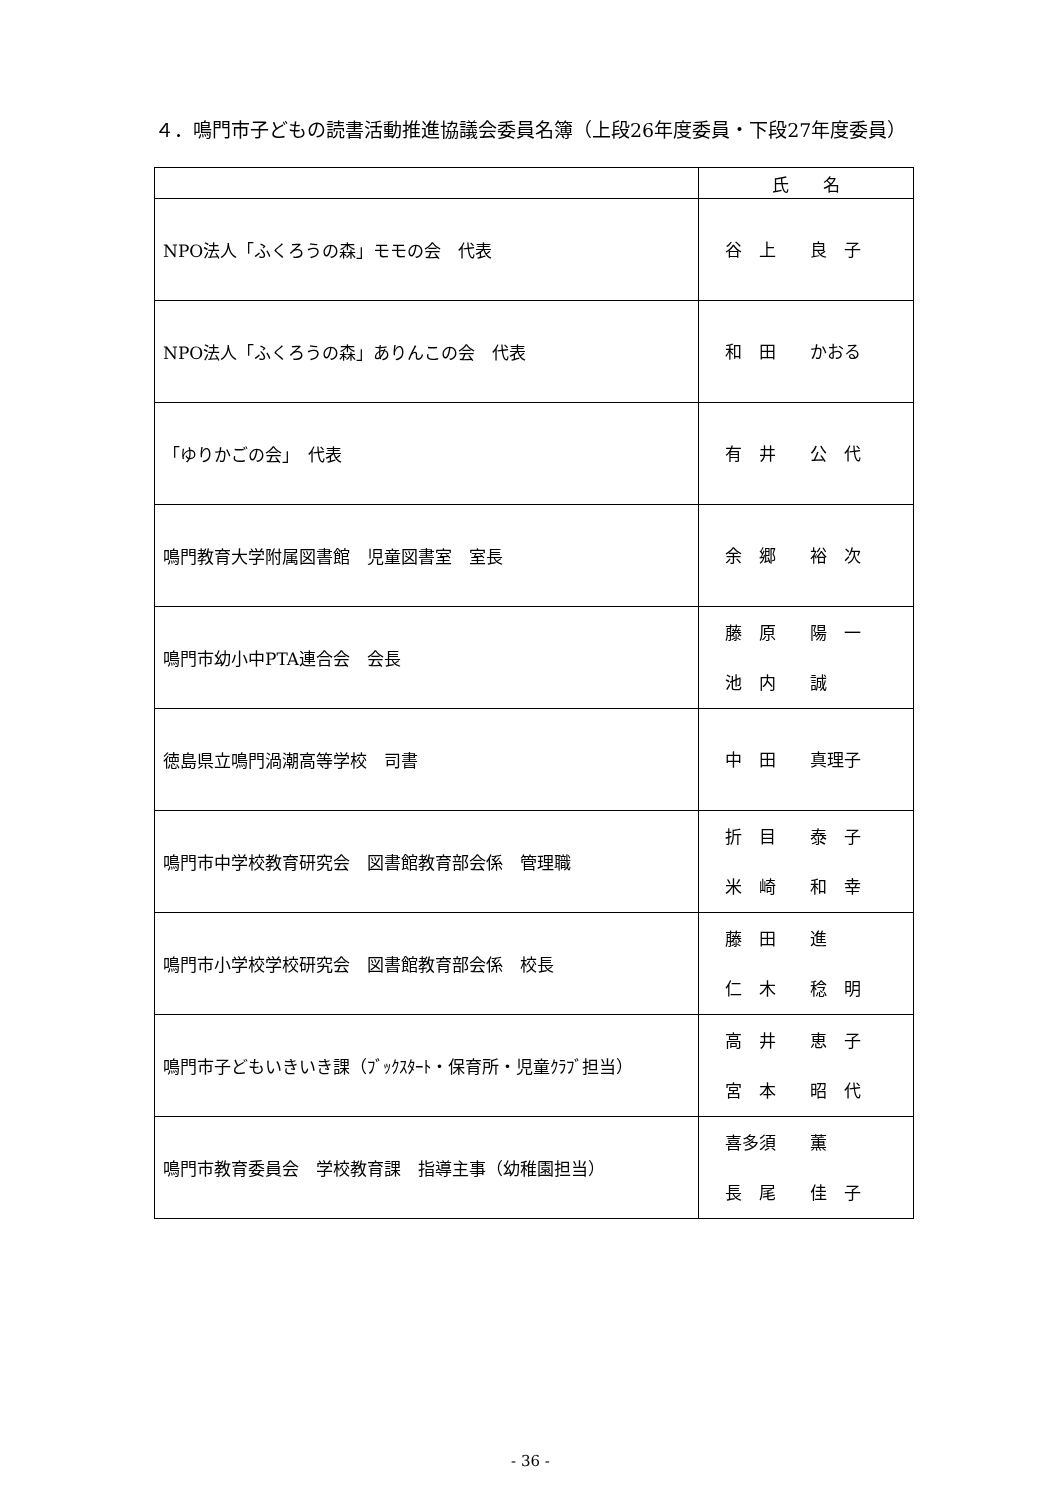４．鳴門市子どもの読書活動推進協議会委員名簿（上段26年度委員・下段27年度委員）
| | 氏 名 |
| --- | --- |
| NPO法人「ふくろうの森」モモの会 代表 | 谷 上 良 子 |
| NPO法人「ふくろうの森」ありんこの会 代表 | 和 田 かおる |
| 「ゆりかごの会」 代表 | 有 井 公 代 |
| 鳴門教育大学附属図書館 児童図書室 室長 | 余 郷 裕 次 |
| 鳴門市幼小中PTA連合会 会長 | 藤 原 陽 一 池 内 誠 |
| 徳島県立鳴門渦潮高等学校 司書 | 中 田 真理子 |
| 鳴門市中学校教育研究会 図書館教育部会係 管理職 | 折 目 泰 子 米 崎 和 幸 |
| 鳴門市小学校学校研究会 図書館教育部会係 校長 | 藤 田 進 仁 木 稔 明 |
| 鳴門市子どもいきいき課（ﾌﾞｯｸｽﾀｰﾄ・保育所・児童ｸﾗﾌﾞ担当） | 高 井 恵 子 宮 本 昭 代 |
| 鳴門市教育委員会 学校教育課 指導主事（幼稚園担当） | 喜多須 薫 長 尾 佳 子 |
- 36 -